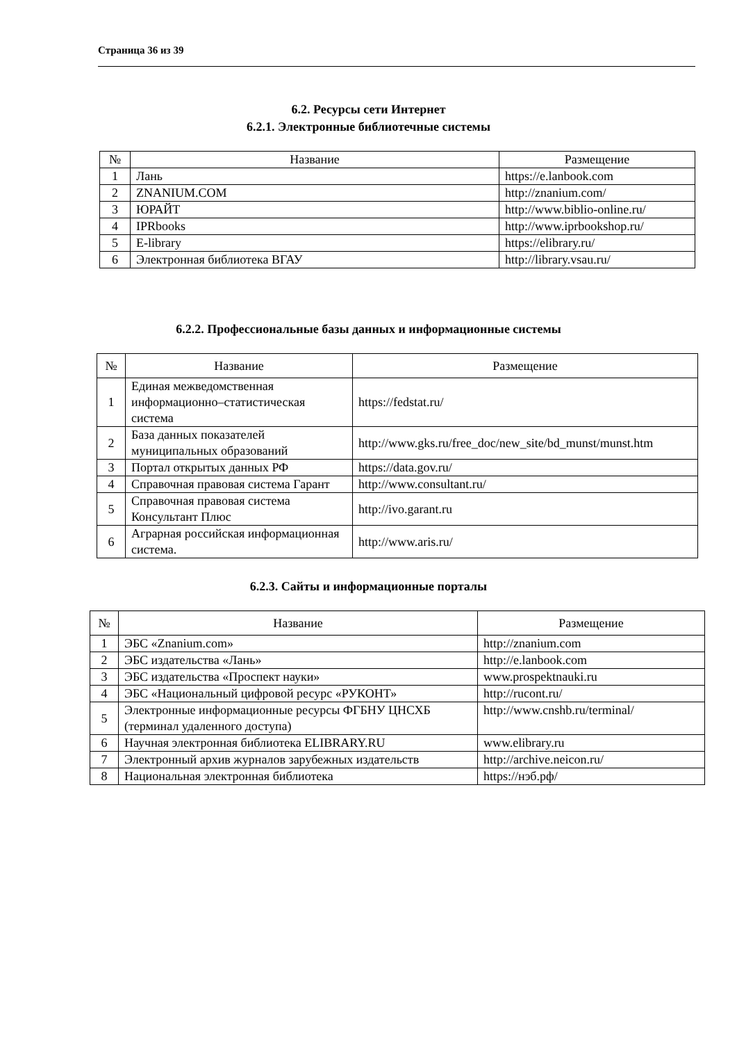Страница 36 из 39
6.2. Ресурсы сети Интернет
6.2.1. Электронные библиотечные системы
| № | Название | Размещение |
| --- | --- | --- |
| 1 | Лань | https://e.lanbook.com |
| 2 | ZNANIUM.COM | http://znanium.com/ |
| 3 | ЮРАЙТ | http://www.biblio-online.ru/ |
| 4 | IPRbooks | http://www.iprbookshop.ru/ |
| 5 | E-library | https://elibrary.ru/ |
| 6 | Электронная библиотека ВГАУ | http://library.vsau.ru/ |
6.2.2. Профессиональные базы данных и информационные системы
| № | Название | Размещение |
| --- | --- | --- |
| 1 | Единая межведомственная информационно–статистическая система | https://fedstat.ru/ |
| 2 | База данных показателей муниципальных образований | http://www.gks.ru/free_doc/new_site/bd_munst/munst.htm |
| 3 | Портал открытых данных РФ | https://data.gov.ru/ |
| 4 | Справочная правовая система Гарант | http://www.consultant.ru/ |
| 5 | Справочная правовая система Консультант Плюс | http://ivo.garant.ru |
| 6 | Аграрная российская информационная система. | http://www.aris.ru/ |
6.2.3. Сайты и информационные порталы
| № | Название | Размещение |
| --- | --- | --- |
| 1 | ЭБС «Znanium.com» | http://znanium.com |
| 2 | ЭБС издательства «Лань» | http://e.lanbook.com |
| 3 | ЭБС издательства «Проспект науки» | www.prospektnauki.ru |
| 4 | ЭБС «Национальный цифровой ресурс «РУКОНТ» | http://rucont.ru/ |
| 5 | Электронные информационные ресурсы ФГБНУ ЦНСХБ (терминал удаленного доступа) | http://www.cnshb.ru/terminal/ |
| 6 | Научная электронная библиотека ELIBRARY.RU | www.elibrary.ru |
| 7 | Электронный архив журналов зарубежных издательств | http://archive.neicon.ru/ |
| 8 | Национальная электронная библиотека | https://нэб.рф/ |